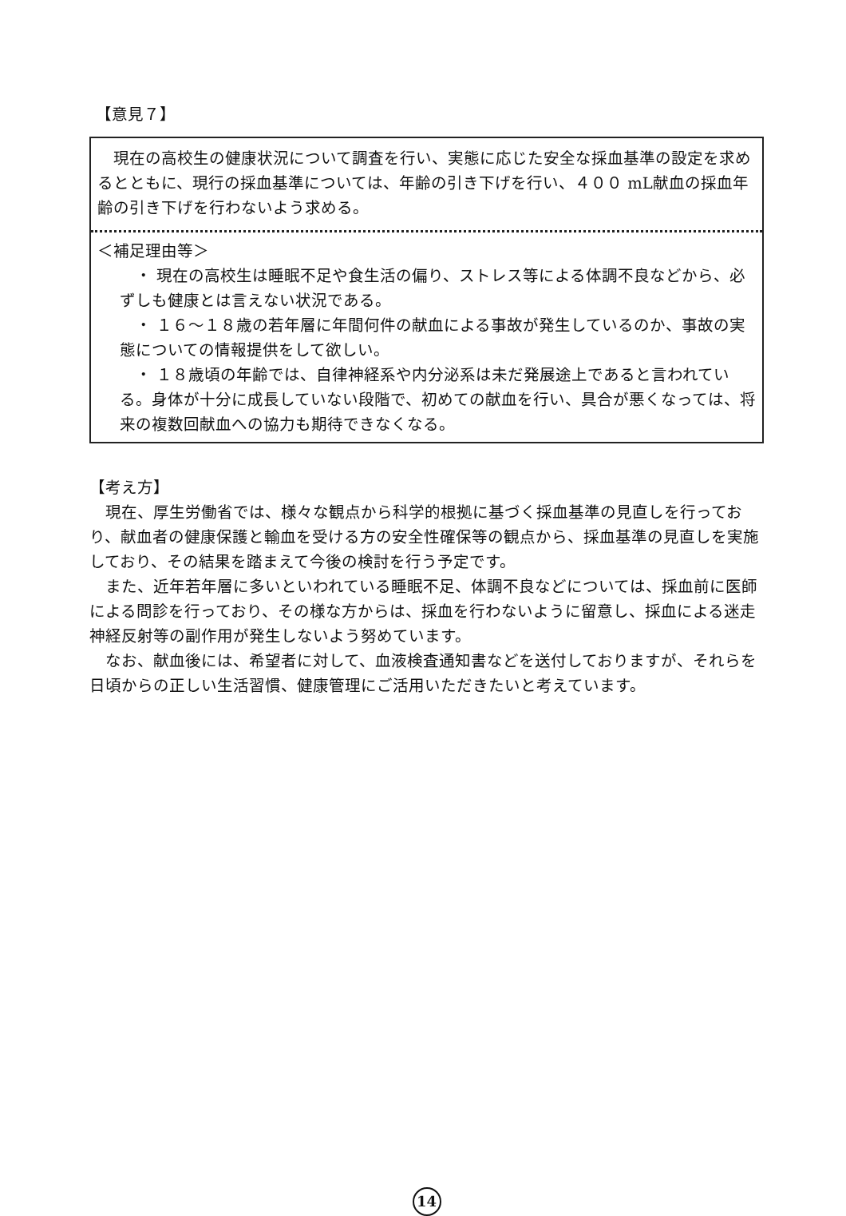【意見７】
現在の高校生の健康状況について調査を行い、実態に応じた安全な採血基準の設定を求めるとともに、現行の採血基準については、年齢の引き下げを行い、４００ mL献血の採血年齢の引き下げを行わないよう求める。
＜補足理由等＞
・ 現在の高校生は睡眠不足や食生活の偏り、ストレス等による体調不良などから、必ずしも健康とは言えない状況である。
・ １６～１８歳の若年層に年間何件の献血による事故が発生しているのか、事故の実態についての情報提供をして欲しい。
・ １８歳頃の年齢では、自律神経系や内分泌系は未だ発展途上であると言われている。身体が十分に成長していない段階で、初めての献血を行い、具合が悪くなっては、将来の複数回献血への協力も期待できなくなる。
【考え方】
現在、厚生労働省では、様々な観点から科学的根拠に基づく採血基準の見直しを行っており、献血者の健康保護と輸血を受ける方の安全性確保等の観点から、採血基準の見直しを実施しており、その結果を踏まえて今後の検討を行う予定です。
また、近年若年層に多いといわれている睡眠不足、体調不良などについては、採血前に医師による問診を行っており、その様な方からは、採血を行わないように留意し、採血による迷走神経反射等の副作用が発生しないよう努めています。
なお、献血後には、希望者に対して、血液検査通知書などを送付しておりますが、それらを日頃からの正しい生活習慣、健康管理にご活用いただきたいと考えています。
14